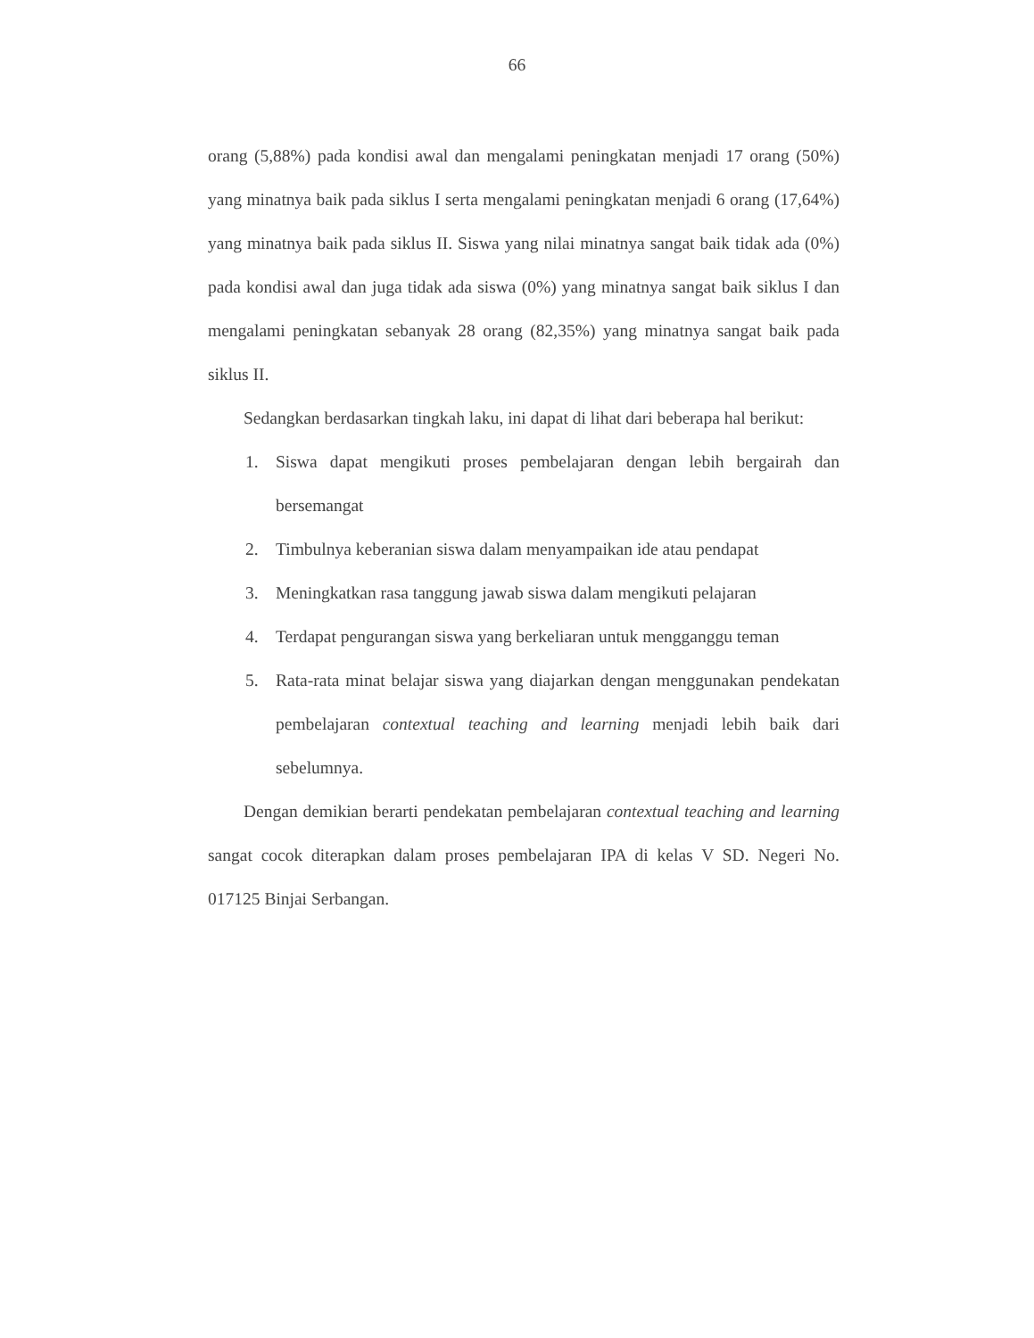66
orang (5,88%) pada kondisi awal dan mengalami peningkatan menjadi 17 orang (50%) yang minatnya baik pada siklus I serta mengalami peningkatan menjadi 6 orang (17,64%) yang minatnya baik pada siklus II. Siswa yang nilai minatnya sangat baik tidak ada (0%) pada kondisi awal dan juga tidak ada siswa (0%) yang minatnya sangat baik siklus I dan mengalami peningkatan sebanyak 28 orang (82,35%) yang minatnya sangat baik pada siklus II.
Sedangkan berdasarkan tingkah laku, ini dapat di lihat dari beberapa hal berikut:
1. Siswa dapat mengikuti proses pembelajaran dengan lebih bergairah dan bersemangat
2. Timbulnya keberanian siswa dalam menyampaikan ide atau pendapat
3. Meningkatkan rasa tanggung jawab siswa dalam mengikuti pelajaran
4. Terdapat pengurangan siswa yang berkeliaran untuk mengganggu teman
5. Rata-rata minat belajar siswa yang diajarkan dengan menggunakan pendekatan pembelajaran contextual teaching and learning menjadi lebih baik dari sebelumnya.
Dengan demikian berarti pendekatan pembelajaran contextual teaching and learning sangat cocok diterapkan dalam proses pembelajaran IPA di kelas V SD. Negeri No. 017125 Binjai Serbangan.